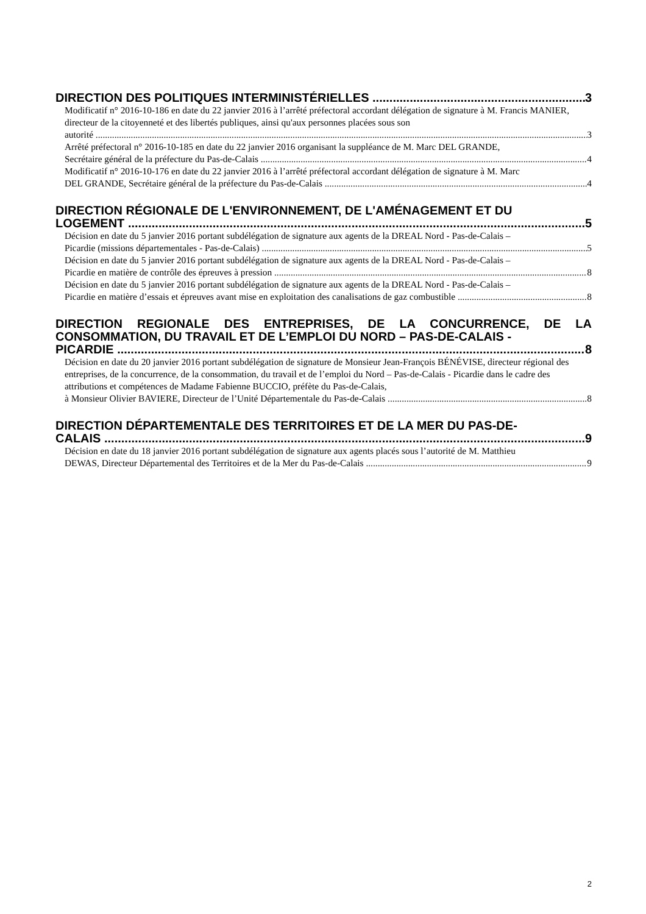DIRECTION DES POLITIQUES INTERMINISTÉRIELLES 3
Modificatif n° 2016-10-186 en date du 22 janvier 2016 à l’arrêté préfectoral accordant délégation de signature à M. Francis MANIER, directeur de la citoyenneté et des libertés publiques, ainsi qu'aux personnes placées sous son
autorité 3
Arrêté préfectoral n° 2016-10-185 en date du 22 janvier 2016 organisant la suppléance de M. Marc DEL GRANDE,
Secrétaire général de la préfecture du Pas-de-Calais 4
Modificatif n° 2016-10-176 en date du 22 janvier 2016 à l’arrêté préfectoral accordant délégation de signature à M. Marc
DEL GRANDE, Secrétaire général de la préfecture du Pas-de-Calais 4
DIRECTION RÉGIONALE DE L'ENVIRONNEMENT, DE L'AMÉNAGEMENT ET DU
LOGEMENT 5
Décision en date du 5 janvier 2016 portant subdélégation de signature aux agents de la DREAL Nord - Pas-de-Calais –
Picardie (missions départementales - Pas-de-Calais) 5
Décision en date du 5 janvier 2016 portant subdélégation de signature aux agents de la DREAL Nord - Pas-de-Calais –
Picardie en matière de contrôle des épreuves à pression 8
Décision en date du 5 janvier 2016 portant subdélégation de signature aux agents de la DREAL Nord - Pas-de-Calais –
Picardie en matière d’essais et épreuves avant mise en exploitation des canalisations de gaz combustible 8
DIRECTION REGIONALE DES ENTREPRISES, DE LA CONCURRENCE, DE LA CONSOMMATION, DU TRAVAIL ET DE L’EMPLOI DU NORD – PAS-DE-CALAIS -
PICARDIE 8
Décision en date du 20 janvier 2016 portant subdélégation de signature de Monsieur Jean-François BÉNÉVISE, directeur régional des entreprises, de la concurrence, de la consommation, du travail et de l’emploi du Nord – Pas-de-Calais - Picardie dans le cadre des attributions et compétences de Madame Fabienne BUCCIO, préfète du Pas-de-Calais,
à Monsieur Olivier BAVIERE, Directeur de l’Unité Départementale du Pas-de-Calais 8
DIRECTION DÉPARTEMENTALE DES TERRITOIRES ET DE LA MER DU PAS-DE-
CALAIS 9
Décision en date du 18 janvier 2016 portant subdélégation de signature aux agents placés sous l’autorité de M. Matthieu
DEWAS, Directeur Départemental des Territoires et de la Mer du Pas-de-Calais 9
2